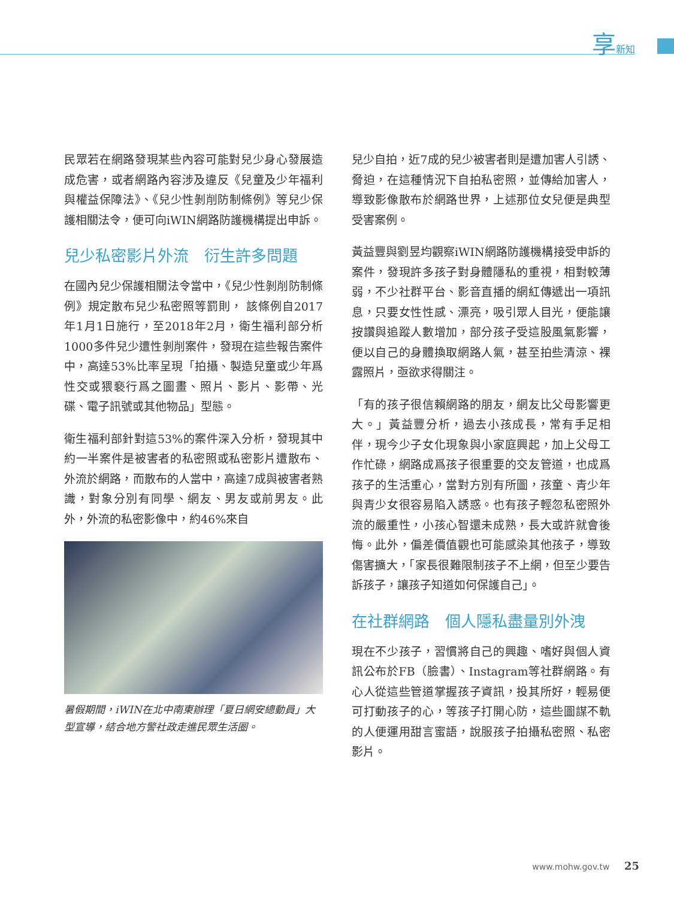享新知
民眾若在網路發現某些內容可能對兒少身心發展造成危害，或者網路內容涉及違反《兒童及少年福利與權益保障法》、《兒少性剝削防制條例》等兒少保護相關法令，便可向iWIN網路防護機構提出申訴。
兒少私密影片外流　衍生許多問題
在國內兒少保護相關法令當中，《兒少性剝削防制條例》規定散布兒少私密照等罰則， 該條例自2017年1月1日施行，至2018年2月，衛生福利部分析1000多件兒少遭性剝削案件，發現在這些報告案件中，高達53%比率呈現「拍攝、製造兒童或少年爲性交或猥褻行爲之圖畫、照片、影片、影帶、光碟、電子訊號或其他物品」型態。
衛生福利部針對這53%的案件深入分析，發現其中約一半案件是被害者的私密照或私密影片遭散布、外流於網路，而散布的人當中，高達7成與被害者熟識，對象分別有同學、網友、男友或前男友。此外，外流的私密影像中，約46%來自
暑假期間，iWIN在北中南東辦理「夏日網安總動員」大型宣導，結合地方警社政走進民眾生活圈。
兒少自拍，近7成的兒少被害者則是遭加害人引誘、脅迫，在這種情況下自拍私密照，並傳給加害人，導致影像散布於網路世界，上述那位女兒便是典型受害案例。
黃益豐與劉昱均觀察iWIN網路防護機構接受申訴的案件，發現許多孩子對身體隱私的重視，相對較薄弱，不少社群平台、影音直播的網紅傳遞出一項訊息，只要女性性感、漂亮，吸引眾人目光，便能讓按讚與追蹤人數增加，部分孩子受這股風氣影響，便以自己的身體換取網路人氣，甚至拍些清涼、裸露照片，亟欲求得關注。
「有的孩子很信賴網路的朋友，網友比父母影響更大。」黃益豐分析，過去小孩成長，常有手足相伴，現今少子女化現象與小家庭興起，加上父母工作忙碌，網路成爲孩子很重要的交友管道，也成爲孩子的生活重心，當對方別有所圖，孩童、青少年與青少女很容易陷入誘惑。也有孩子輕忽私密照外流的嚴重性，小孩心智還未成熟，長大或許就會後悔。此外，偏差價值觀也可能感染其他孩子，導致傷害擴大，「家長很難限制孩子不上網，但至少要告訴孩子，讓孩子知道如何保護自己」。
在社群網路　個人隱私盡量別外洩
現在不少孩子，習慣將自己的興趣、嗜好與個人資訊公布於FB（臉書）、Instagram等社群網路。有心人從這些管道掌握孩子資訊，投其所好，輕易便可打動孩子的心，等孩子打開心防，這些圖謀不軌的人便運用甜言蜜語，說服孩子拍攝私密照、私密影片。
www.mohw.gov.tw 25